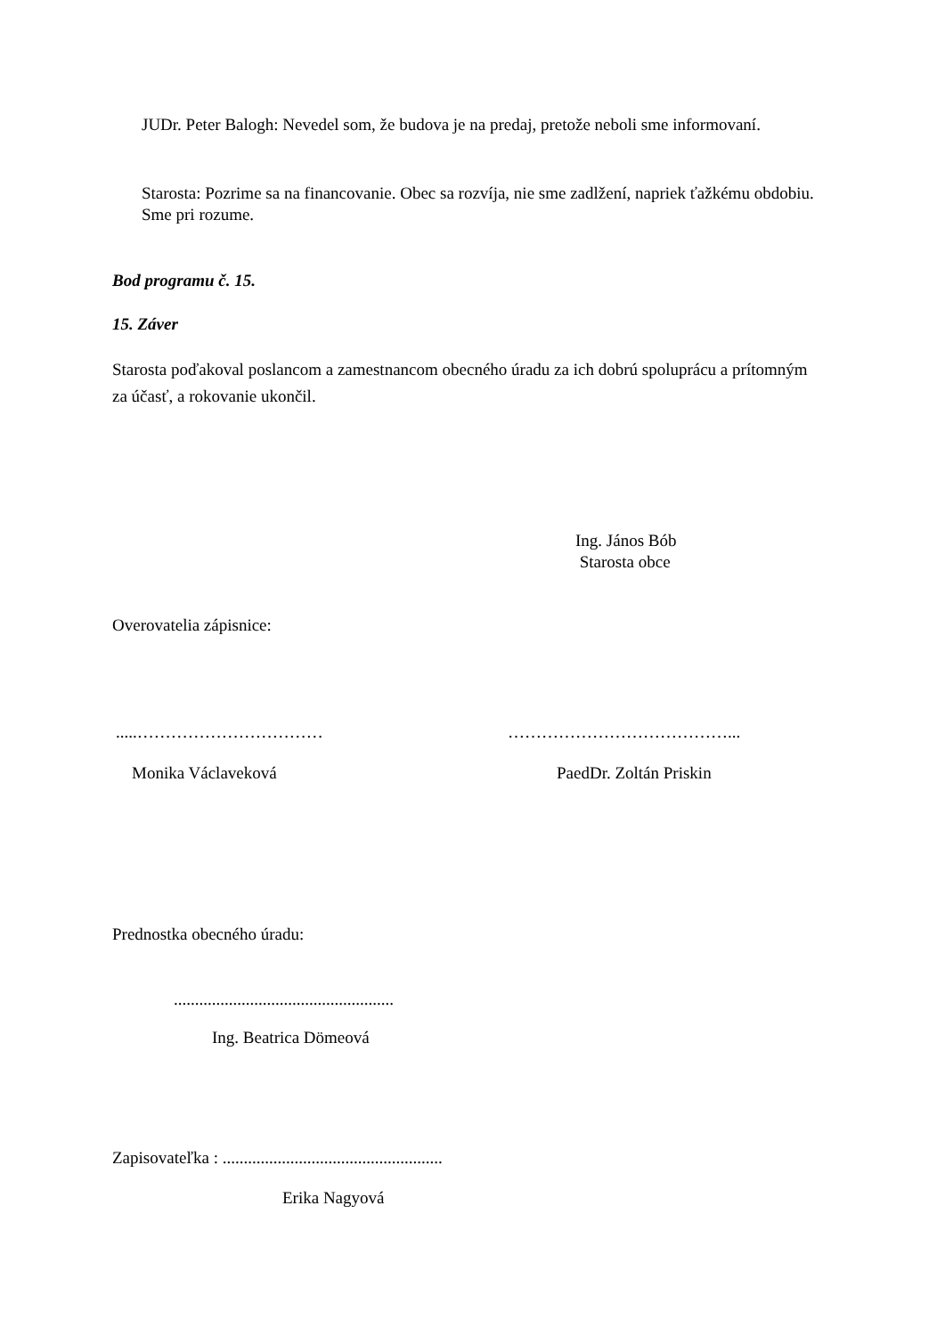JUDr. Peter Balogh: Nevedel som, že budova je na predaj, pretože neboli sme informovaní.
Starosta: Pozrime sa na financovanie. Obec sa rozvíja, nie sme zadlžení, napriek ťažkému obdobiu. Sme pri rozume.
Bod programu č. 15.
15. Záver
Starosta poďakoval poslancom a zamestnancom obecného úradu za ich dobrú spoluprácu a prítomným za účasť, a rokovanie ukončil.
Ing. János Bób
Starosta obce
Overovatelia zápisnice:
.....…………………………… …………………………………...
Monika Václaveková PaedDr. Zoltán Priskin
Prednostka obecného úradu:
....................................................
Ing. Beatrica Dömeová
Zapisovateľka : ....................................................
Erika Nagyová